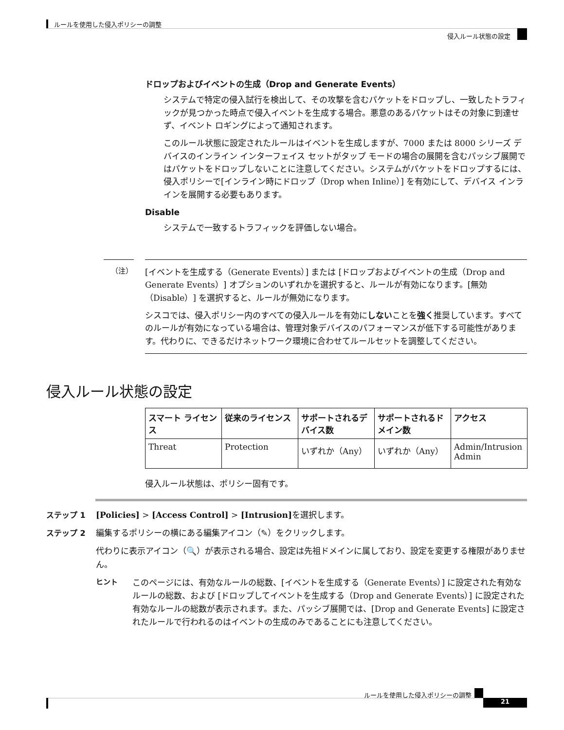ルールを使用した侵入ポリシーの調整
侵入ルール状態の設定
ドロップおよびイベントの生成（Drop and Generate Events）
システムで特定の侵入試行を検出して、その攻撃を含むパケットをドロップし、一致したトラフィックが見つかった時点で侵入イベントを生成する場合。悪意のあるパケットはその対象に到達せず、イベント ロギングによって通知されます。
このルール状態に設定されたルールはイベントを生成しますが、7000 または 8000 シリーズ デバイスのインライン インターフェイス セットがタップ モードの場合の展開を含むパッシブ展開ではパケットをドロップしないことに注意してください。システムがパケットをドロップするには、侵入ポリシーで[インライン時にドロップ（Drop when Inline）] を有効にして、デバイス インラインを展開する必要もあります。
Disable
システムで一致するトラフィックを評価しない場合。
（注）
[イベントを生成する（Generate Events）] または [ドロップおよびイベントの生成（Drop and Generate Events）] オプションのいずれかを選択すると、ルールが有効になります。[無効（Disable）] を選択すると、ルールが無効になります。
シスコでは、侵入ポリシー内のすべての侵入ルールを有効にしないことを強く推奨しています。すべてのルールが有効になっている場合は、管理対象デバイスのパフォーマンスが低下する可能性があります。代わりに、できるだけネットワーク環境に合わせてルールセットを調整してください。
侵入ルール状態の設定
| スマート ライセンス | 従来のライセンス | サポートされるデバイス数 | サポートされるドメイン数 | アクセス |
| --- | --- | --- | --- | --- |
| Threat | Protection | いずれか（Any） | いずれか（Any） | Admin/Intrusion Admin |
侵入ルール状態は、ポリシー固有です。
ステップ 1 [Policies] > [Access Control] > [Intrusion] を選択します。
ステップ 2 編集するポリシーの横にある編集アイコン（✎）をクリックします。
代わりに表示アイコン（🔍）が表示される場合、設定は先祖ドメインに属しており、設定を変更する権限がありません。
ヒント このページには、有効なルールの総数、[イベントを生成する（Generate Events）] に設定された有効なルールの総数、および [ドロップしてイベントを生成する（Drop and Generate Events）] に設定された有効なルールの総数が表示されます。また、パッシブ展開では、[Drop and Generate Events] に設定されたルールで行われるのはイベントの生成のみであることにも注意してください。
ルールを使用した侵入ポリシーの調整
21